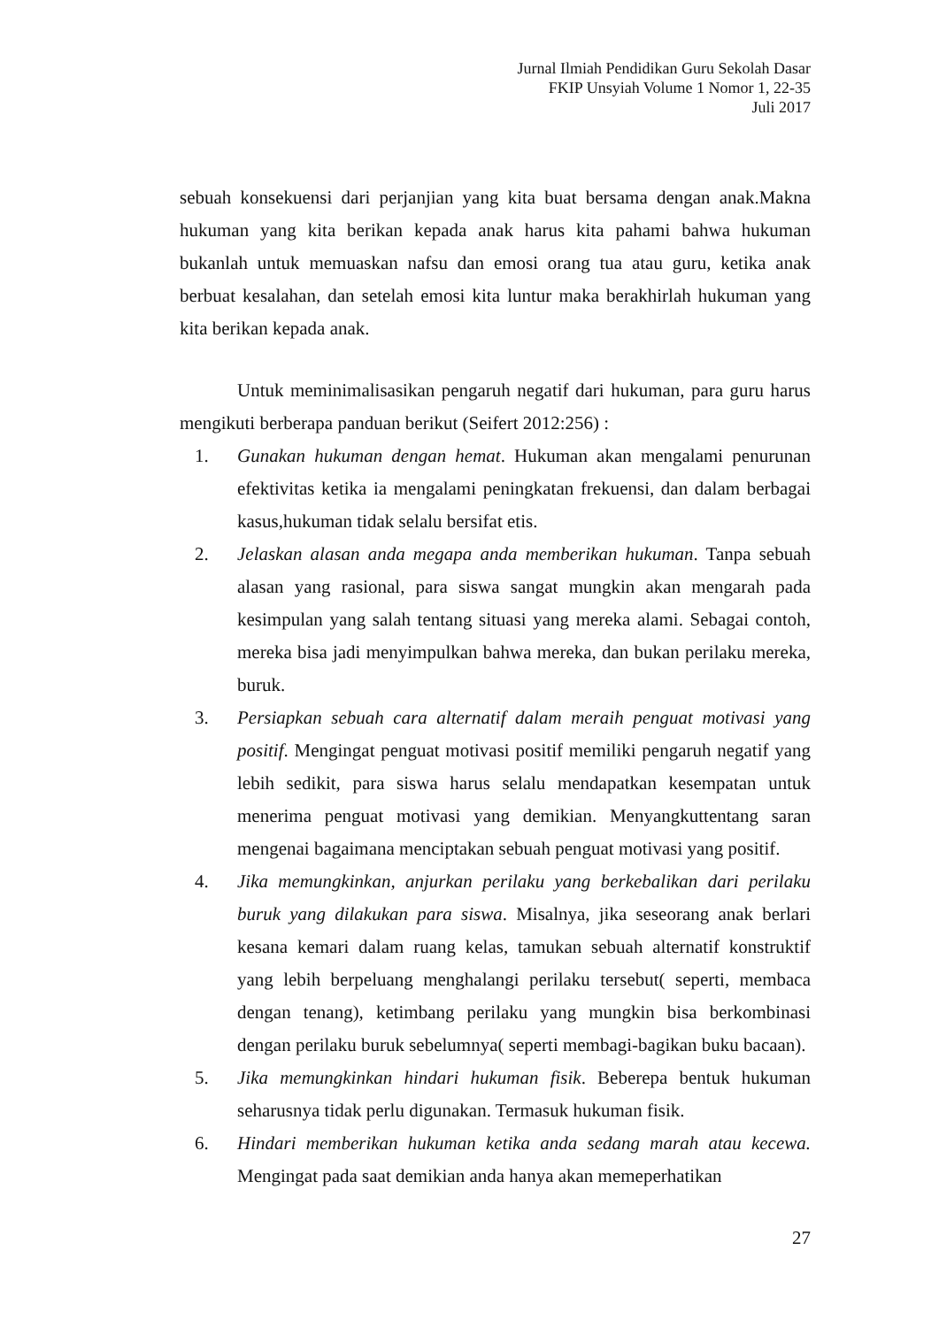Jurnal Ilmiah Pendidikan Guru Sekolah Dasar
FKIP Unsyiah Volume 1 Nomor 1, 22-35
Juli 2017
sebuah konsekuensi dari perjanjian yang kita buat bersama dengan anak.Makna hukuman yang kita berikan kepada anak harus kita pahami bahwa hukuman bukanlah untuk memuaskan nafsu dan emosi orang tua atau guru, ketika anak berbuat kesalahan, dan setelah emosi kita luntur maka berakhirlah hukuman yang kita berikan kepada anak.
Untuk meminimalisasikan pengaruh negatif dari hukuman, para guru harus mengikuti berberapa panduan berikut (Seifert 2012:256) :
1. Gunakan hukuman dengan hemat. Hukuman akan mengalami penurunan efektivitas ketika ia mengalami peningkatan frekuensi, dan dalam berbagai kasus,hukuman tidak selalu bersifat etis.
2. Jelaskan alasan anda megapa anda memberikan hukuman. Tanpa sebuah alasan yang rasional, para siswa sangat mungkin akan mengarah pada kesimpulan yang salah tentang situasi yang mereka alami. Sebagai contoh, mereka bisa jadi menyimpulkan bahwa mereka, dan bukan perilaku mereka, buruk.
3. Persiapkan sebuah cara alternatif dalam meraih penguat motivasi yang positif. Mengingat penguat motivasi positif memiliki pengaruh negatif yang lebih sedikit, para siswa harus selalu mendapatkan kesempatan untuk menerima penguat motivasi yang demikian. Menyangkuttentang saran mengenai bagaimana menciptakan sebuah penguat motivasi yang positif.
4. Jika memungkinkan, anjurkan perilaku yang berkebalikan dari perilaku buruk yang dilakukan para siswa. Misalnya, jika seseorang anak berlari kesana kemari dalam ruang kelas, tamukan sebuah alternatif konstruktif yang lebih berpeluang menghalangi perilaku tersebut( seperti, membaca dengan tenang), ketimbang perilaku yang mungkin bisa berkombinasi dengan perilaku buruk sebelumnya( seperti membagi-bagikan buku bacaan).
5. Jika memungkinkan hindari hukuman fisik. Beberepa bentuk hukuman seharusnya tidak perlu digunakan. Termasuk hukuman fisik.
6. Hindari memberikan hukuman ketika anda sedang marah atau kecewa. Mengingat pada saat demikian anda hanya akan memeperhatikan
27